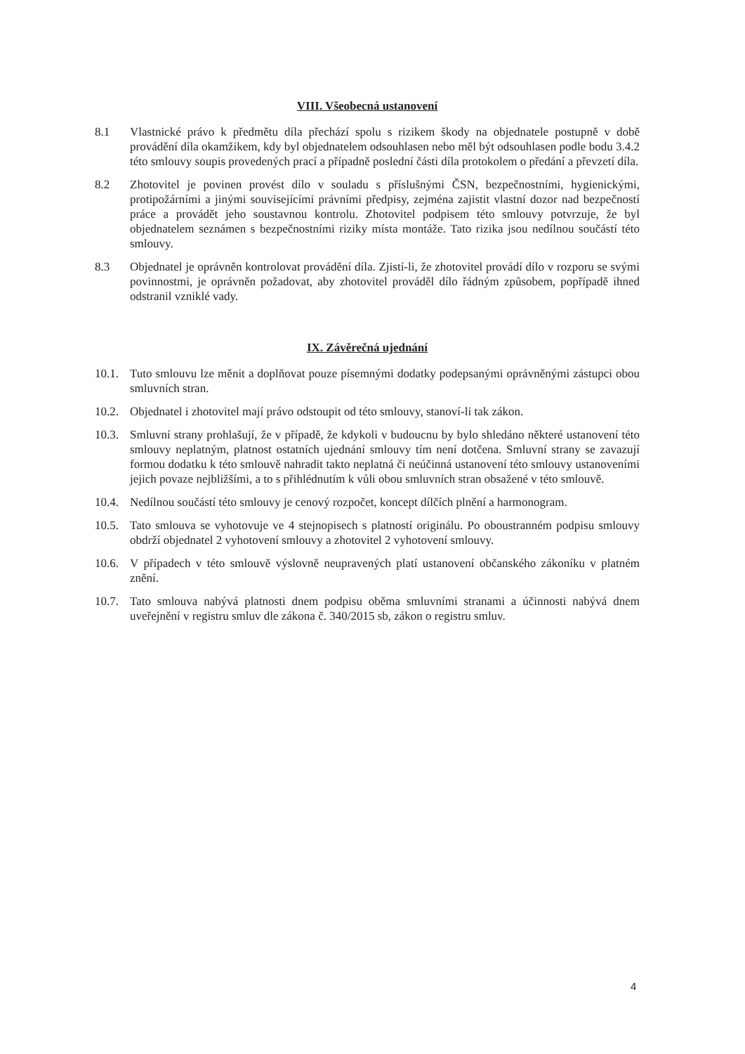VIII. Všeobecná ustanovení
8.1 Vlastnické právo k předmětu díla přechází spolu s rizikem škody na objednatele postupně v době provádění díla okamžikem, kdy byl objednatelem odsouhlasen nebo měl být odsouhlasen podle bodu 3.4.2 této smlouvy soupis provedených prací a případně poslední části díla protokolem o předání a převzetí díla.
8.2 Zhotovitel je povinen provést dílo v souladu s příslušnými ČSN, bezpečnostními, hygienickými, protipožárními a jinými souvisejícími právními předpisy, zejména zajistit vlastní dozor nad bezpečností práce a provádět jeho soustavnou kontrolu. Zhotovitel podpisem této smlouvy potvrzuje, že byl objednatelem seznámen s bezpečnostními riziky místa montáže. Tato rizika jsou nedílnou součástí této smlouvy.
8.3 Objednatel je oprávněn kontrolovat provádění díla. Zjistí-li, že zhotovitel provádí dílo v rozporu se svými povinnostmi, je oprávněn požadovat, aby zhotovitel prováděl dílo řádným způsobem, popřípadě ihned odstranil vzniklé vady.
IX. Závěrečná ujednání
10.1.
Tuto smlouvu lze měnit a doplňovat pouze písemnými dodatky podepsanými oprávněnými zástupci obou smluvních stran.
10.2.
Objednatel i zhotovitel mají právo odstoupit od této smlouvy, stanoví-li tak zákon.
10.3.
Smluvní strany prohlašují, že v případě, že kdykoli v budoucnu by bylo shledáno některé ustanovení této smlouvy neplatným, platnost ostatních ujednání smlouvy tím není dotčena. Smluvní strany se zavazují formou dodatku k této smlouvě nahradit takto neplatná či neúčinná ustanovení této smlouvy ustanoveními jejich povaze nejbližšími, a to s přihlédnutím k vůli obou smluvních stran obsažené v této smlouvě.
10.4.
Nedílnou součástí této smlouvy je cenový rozpočet, koncept dílčích plnění a harmonogram.
10.5.
Tato smlouva se vyhotovuje ve 4 stejnopisech s platností originálu. Po oboustranném podpisu smlouvy obdrží objednatel 2 vyhotovení smlouvy a zhotovitel 2 vyhotovení smlouvy.
10.6.
V případech v této smlouvě výslovně neupravených platí ustanovení občanského zákoníku v platném znění.
10.7.
Tato smlouva nabývá platnosti dnem podpisu oběma smluvními stranami a účinnosti nabývá dnem uveřejnění v registru smluv dle zákona č. 340/2015 sb, zákon o registru smluv.
4